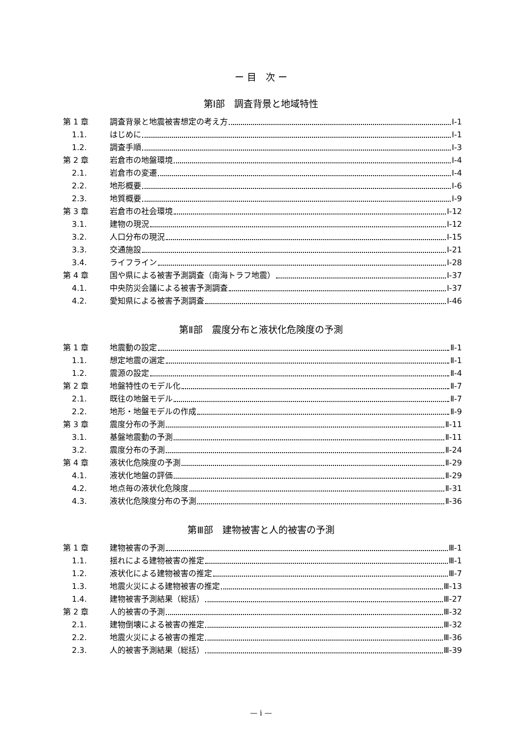ー 目　次 ー
第Ⅰ部　調査背景と地域特性
第 1 章 調査背景と地震被害想定の考え方 Ⅰ-1
1.1. はじめに Ⅰ-1
1.2. 調査手順 Ⅰ-3
第 2 章 岩倉市の地盤環境 Ⅰ-4
2.1. 岩倉市の変遷 Ⅰ-4
2.2. 地形概要 Ⅰ-6
2.3. 地質概要 Ⅰ-9
第 3 章 岩倉市の社会環境 Ⅰ-12
3.1. 建物の現況 Ⅰ-12
3.2. 人口分布の現況 Ⅰ-15
3.3. 交通施設 Ⅰ-21
3.4. ライフライン Ⅰ-28
第 4 章 国や県による被害予測調査（南海トラフ地震） Ⅰ-37
4.1. 中央防災会議による被害予測調査 Ⅰ-37
4.2. 愛知県による被害予測調査 Ⅰ-46
第Ⅱ部　震度分布と液状化危険度の予測
第 1 章 地震動の設定 Ⅱ-1
1.1. 想定地震の選定 Ⅱ-1
1.2. 震源の設定 Ⅱ-4
第 2 章 地盤特性のモデル化 Ⅱ-7
2.1. 既往の地盤モデル Ⅱ-7
2.2. 地形・地盤モデルの作成 Ⅱ-9
第 3 章 震度分布の予測 Ⅱ-11
3.1. 基盤地震動の予測 Ⅱ-11
3.2. 震度分布の予測 Ⅱ-24
第 4 章 液状化危険度の予測 Ⅱ-29
4.1. 液状化地盤の評価 Ⅱ-29
4.2. 地点毎の液状化危険度 Ⅱ-31
4.3. 液状化危険度分布の予測 Ⅱ-36
第Ⅲ部　建物被害と人的被害の予測
第 1 章 建物被害の予測 Ⅲ-1
1.1. 揺れによる建物被害の推定 Ⅲ-1
1.2. 液状化による建物被害の推定 Ⅲ-7
1.3. 地震火災による建物被害の推定 Ⅲ-13
1.4. 建物被害予測結果（総括） Ⅲ-27
第 2 章 人的被害の予測 Ⅲ-32
2.1. 建物倒壊による被害の推定 Ⅲ-32
2.2. 地震火災による被害の推定 Ⅲ-36
2.3. 人的被害予測結果（総括） Ⅲ-39
— i —